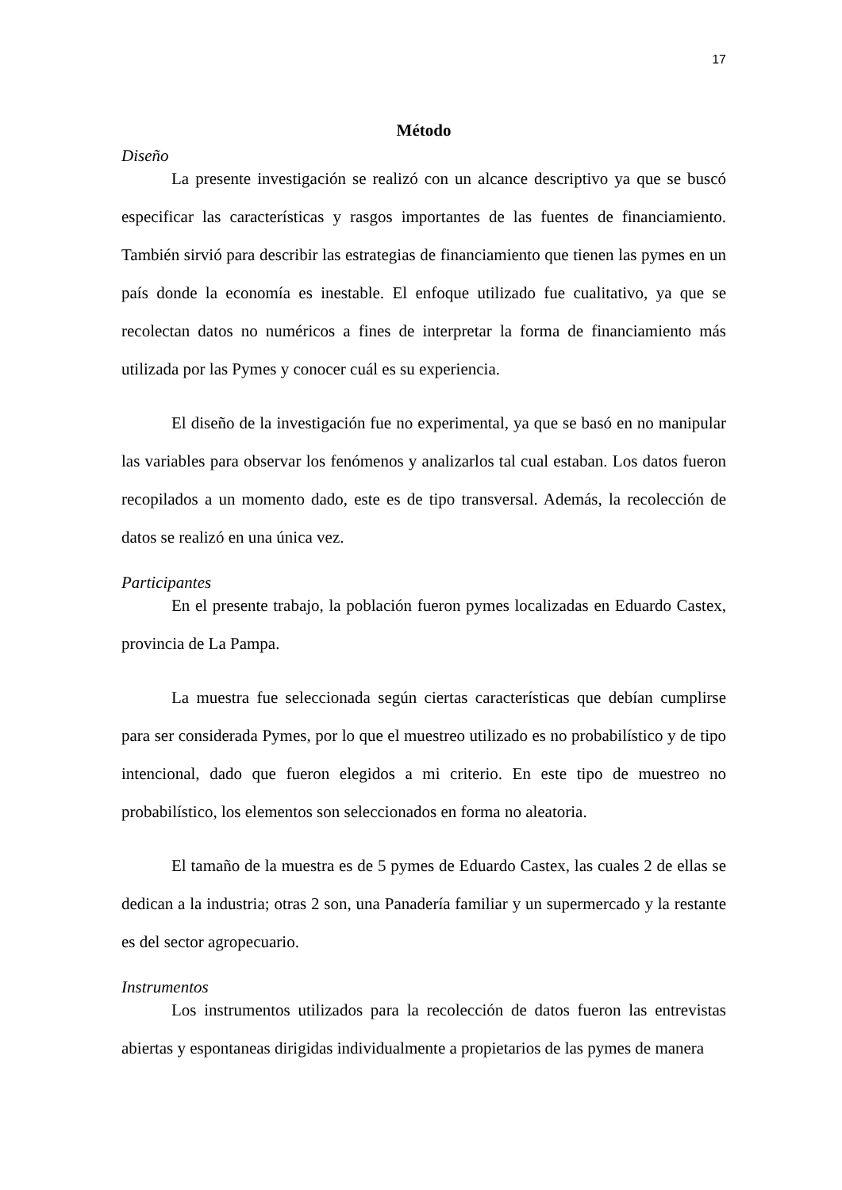17
Método
Diseño
La presente investigación se realizó con un alcance descriptivo ya que se buscó especificar las características y rasgos importantes de las fuentes de financiamiento. También sirvió para describir las estrategias de financiamiento que tienen las pymes en un país donde la economía es inestable. El enfoque utilizado fue cualitativo, ya que se recolectan datos no numéricos a fines de interpretar la forma de financiamiento más utilizada por las Pymes y conocer cuál es su experiencia.
El diseño de la investigación fue no experimental, ya que se basó en no manipular las variables para observar los fenómenos y analizarlos tal cual estaban. Los datos fueron recopilados a un momento dado, este es de tipo transversal. Además, la recolección de datos se realizó en una única vez.
Participantes
En el presente trabajo, la población fueron pymes localizadas en Eduardo Castex, provincia de La Pampa.
La muestra fue seleccionada según ciertas características que debían cumplirse para ser considerada Pymes, por lo que el muestreo utilizado es no probabilístico y de tipo intencional, dado que fueron elegidos a mi criterio. En este tipo de muestreo no probabilístico, los elementos son seleccionados en forma no aleatoria.
El tamaño de la muestra es de 5 pymes de Eduardo Castex, las cuales 2 de ellas se dedican a la industria; otras 2 son, una Panadería familiar y un supermercado y la restante es del sector agropecuario.
Instrumentos
Los instrumentos utilizados para la recolección de datos fueron las entrevistas abiertas y espontaneas dirigidas individualmente a propietarios de las pymes de manera